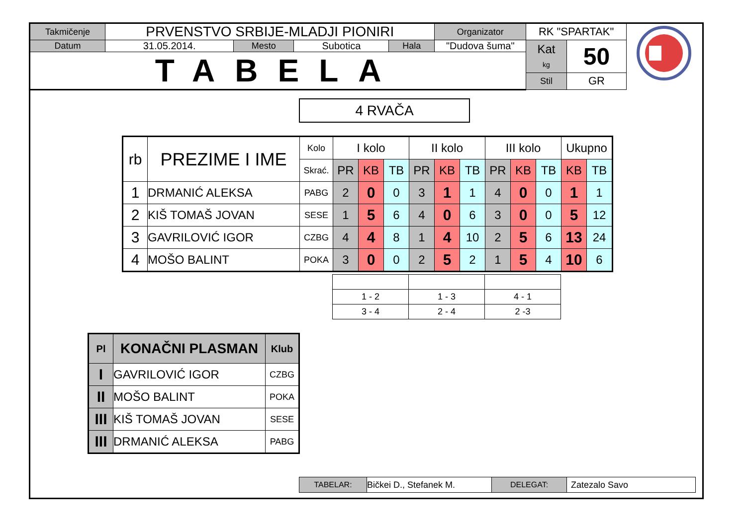| Takmičenje | PRVENSTVO SRBIJE-MLADJI PIONIRI | | | | | Organizator | RK "SPARTAK" | |
| Datum | 31.05.2014. | Mesto | Subotica | Hala | "Dudova šuma" | | Kat kg | 50 |
| TABELA | | | | | | | | |
| | | | | | | | Stil | GR |
4 RVAČA
| rb | PREZIME I IME | Kolo | I kolo | | | II kolo | | | III kolo | | | Ukupno | |
| | | Skrać. | PR | KB | TB | PR | KB | TB | PR | KB | TB | KB | TB |
| 1 | DRMANIĆ ALEKSA | PABG | 2 | 0 | 0 | 3 | 1 | 1 | 4 | 0 | 0 | 1 | 1 |
| 2 | KIŠ TOMAŠ JOVAN | SESE | 1 | 5 | 6 | 4 | 0 | 6 | 3 | 0 | 0 | 5 | 12 |
| 3 | GAVRILOVIĆ IGOR | CZBG | 4 | 4 | 8 | 1 | 4 | 10 | 2 | 5 | 6 | 13 | 24 |
| 4 | MOŠO BALINT | POKA | 3 | 0 | 0 | 2 | 5 | 2 | 1 | 5 | 4 | 10 | 6 |
| 1 - 2 | 1 - 3 | 4 - 1 |
| 3 - 4 | 2 - 4 | 2 -3 |
| Pl | KONAČNI PLASMAN | Klub |
| I | GAVRILOVIĆ IGOR | CZBG |
| II | MOŠO BALINT | POKA |
| III | KIŠ TOMAŠ JOVAN | SESE |
| III | DRMANIĆ ALEKSA | PABG |
| TABELAR: | Bičkei D., Stefanek M. | DELEGAT: | Zatezalo Savo |